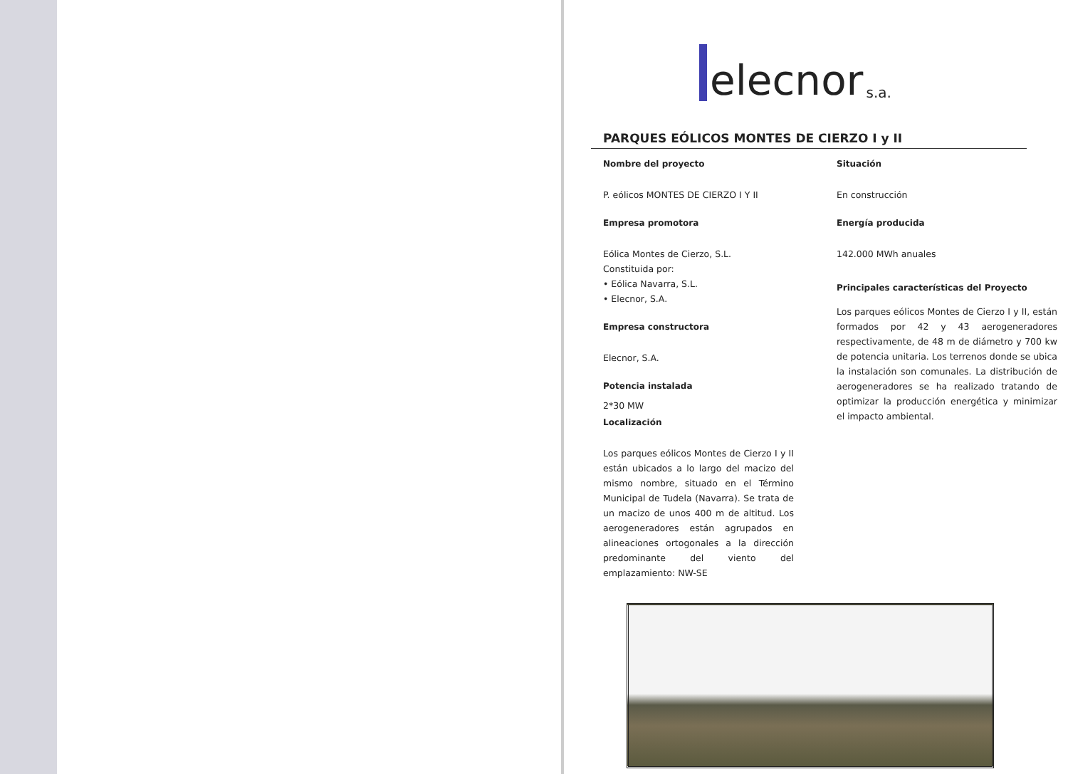elecnor s.a.
PARQUES EÓLICOS MONTES DE CIERZO I y II
Nombre del proyecto
P. eólicos MONTES DE CIERZO I Y II
Empresa promotora
Eólica Montes de Cierzo, S.L.
Constituida por:
• Eólica Navarra, S.L.
• Elecnor, S.A.
Empresa constructora
Elecnor, S.A.
Potencia instalada
2*30 MW
Localización
Los parques eólicos Montes de Cierzo I y II están ubicados a lo largo del macizo del mismo nombre, situado en el Término Municipal de Tudela (Navarra). Se trata de un macizo de unos 400 m de altitud. Los aerogeneradores están agrupados en alineaciones ortogonales a la dirección predominante del viento del emplazamiento: NW-SE
Situación
En construcción
Energía producida
142.000 MWh anuales
Principales características del Proyecto
Los parques eólicos Montes de Cierzo I y II, están formados por 42 y 43 aerogeneradores respectivamente, de 48 m de diámetro y 700 kw de potencia unitaria. Los terrenos donde se ubica la instalación son comunales. La distribución de aerogeneradores se ha realizado tratando de optimizar la producción energética y minimizar el impacto ambiental.